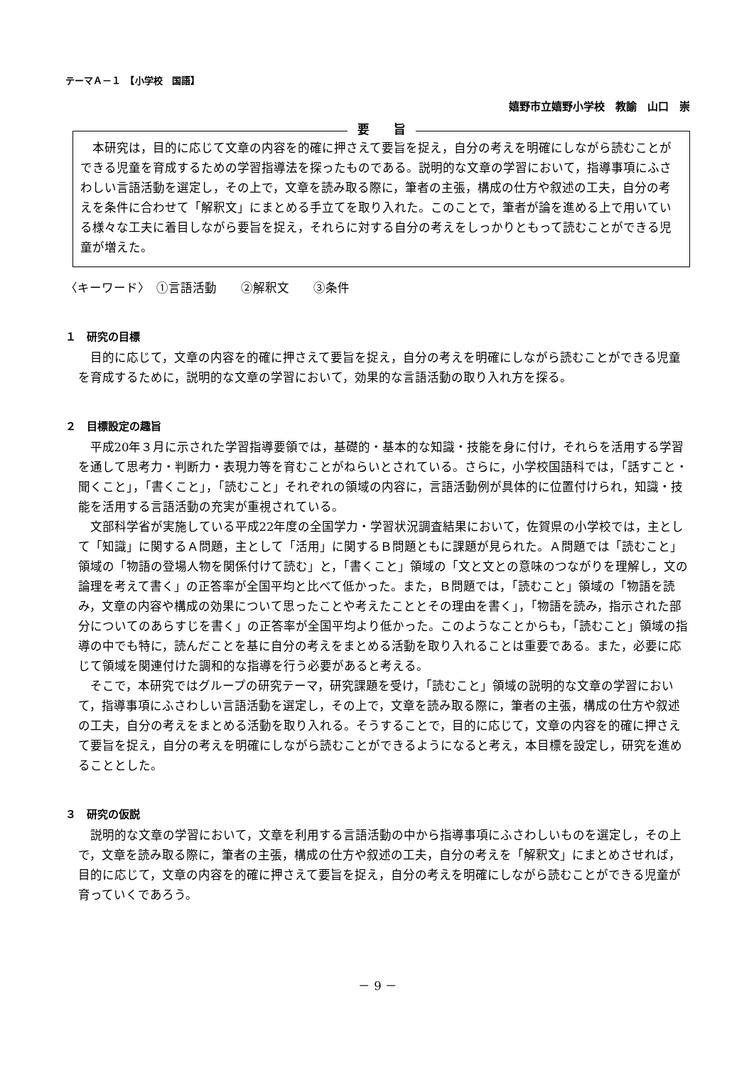テーマＡ－１　【小学校　国語】
嬉野市立嬉野小学校　教諭　山口　崇
要　　旨
本研究は，目的に応じて文章の内容を的確に押さえて要旨を捉え，自分の考えを明確にしながら読むことができる児童を育成するための学習指導法を探ったものである。説明的な文章の学習において，指導事項にふさわしい言語活動を選定し，その上で，文章を読み取る際に，筆者の主張，構成の仕方や叙述の工夫，自分の考えを条件に合わせて「解釈文」にまとめる手立てを取り入れた。このことで，筆者が論を進める上で用いている様々な工夫に着目しながら要旨を捉え，それらに対する自分の考えをしっかりともって読むことができる児童が増えた。
〈キーワード〉　①言語活動　　②解釈文　　③条件
１　研究の目標
目的に応じて，文章の内容を的確に押さえて要旨を捉え，自分の考えを明確にしながら読むことができる児童を育成するために，説明的な文章の学習において，効果的な言語活動の取り入れ方を探る。
２　目標設定の趣旨
平成20年３月に示された学習指導要領では，基礎的・基本的な知識・技能を身に付け，それらを活用する学習を通して思考力・判断力・表現力等を育むことがねらいとされている。さらに，小学校国語科では，「話すこと・聞くこと」，「書くこと」，「読むこと」それぞれの領域の内容に，言語活動例が具体的に位置付けられ，知識・技能を活用する言語活動の充実が重視されている。
文部科学省が実施している平成22年度の全国学力・学習状況調査結果において，佐賀県の小学校では，主として「知識」に関するＡ問題，主として「活用」に関するＢ問題ともに課題が見られた。Ａ問題では「読むこと」領域の「物語の登場人物を関係付けて読む」と，「書くこと」領域の「文と文との意味のつながりを理解し，文の論理を考えて書く」の正答率が全国平均と比べて低かった。また，Ｂ問題では，「読むこと」領域の「物語を読み，文章の内容や構成の効果について思ったことや考えたこととその理由を書く」，「物語を読み，指示された部分についてのあらすじを書く」の正答率が全国平均より低かった。このようなことからも，「読むこと」領域の指導の中でも特に，読んだことを基に自分の考えをまとめる活動を取り入れることは重要である。また，必要に応じて領域を関連付けた調和的な指導を行う必要があると考える。
そこで，本研究ではグループの研究テーマ，研究課題を受け，「読むこと」領域の説明的な文章の学習において，指導事項にふさわしい言語活動を選定し，その上で，文章を読み取る際に，筆者の主張，構成の仕方や叙述の工夫，自分の考えをまとめる活動を取り入れる。そうすることで，目的に応じて，文章の内容を的確に押さえて要旨を捉え，自分の考えを明確にしながら読むことができるようになると考え，本目標を設定し，研究を進めることとした。
３　研究の仮説
説明的な文章の学習において，文章を利用する言語活動の中から指導事項にふさわしいものを選定し，その上で，文章を読み取る際に，筆者の主張，構成の仕方や叙述の工夫，自分の考えを「解釈文」にまとめさせれば，目的に応じて，文章の内容を的確に押さえて要旨を捉え，自分の考えを明確にしながら読むことができる児童が育っていくであろう。
－ 9 －